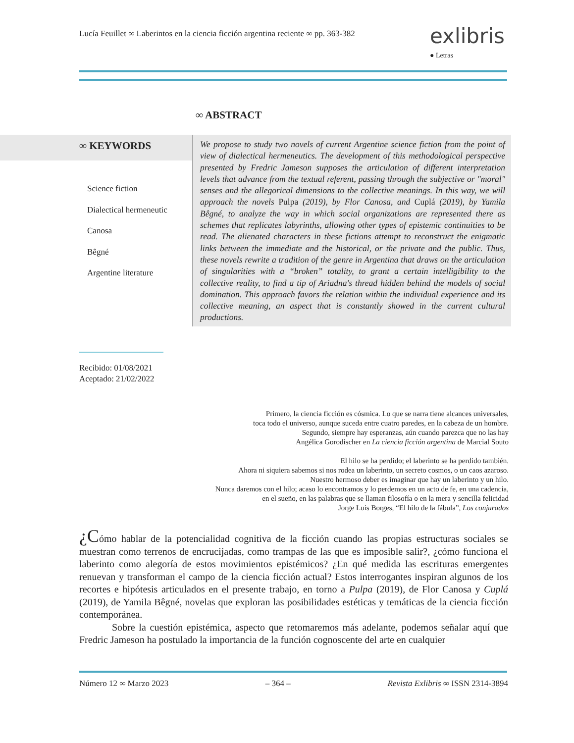Lucía Feuillet ∞ Laberintos en la ciencia ficción argentina reciente ∞ pp. 363-382
exlibris
● Letras
∞ ABSTRACT
∞ KEYWORDS
Science fiction
Dialectical hermeneutic
Canosa
Bêgné
Argentine literature
We propose to study two novels of current Argentine science fiction from the point of view of dialectical hermeneutics. The development of this methodological perspective presented by Fredric Jameson supposes the articulation of different interpretation levels that advance from the textual referent, passing through the subjective or "moral" senses and the allegorical dimensions to the collective meanings. In this way, we will approach the novels Pulpa (2019), by Flor Canosa, and Cuplá (2019), by Yamila Bêgné, to analyze the way in which social organizations are represented there as schemes that replicates labyrinths, allowing other types of epistemic continuities to be read. The alienated characters in these fictions attempt to reconstruct the enigmatic links between the immediate and the historical, or the private and the public. Thus, these novels rewrite a tradition of the genre in Argentina that draws on the articulation of singularities with a “broken” totality, to grant a certain intelligibility to the collective reality, to find a tip of Ariadna's thread hidden behind the models of social domination. This approach favors the relation within the individual experience and its collective meaning, an aspect that is constantly showed in the current cultural productions.
Recibido: 01/08/2021
Aceptado: 21/02/2022
Primero, la ciencia ficción es cósmica. Lo que se narra tiene alcances universales,
toca todo el universo, aunque suceda entre cuatro paredes, en la cabeza de un hombre.
Segundo, siempre hay esperanzas, aún cuando parezca que no las hay
Angélica Gorodischer en La ciencia ficción argentina de Marcial Souto
El hilo se ha perdido; el laberinto se ha perdido también.
Ahora ni siquiera sabemos si nos rodea un laberinto, un secreto cosmos, o un caos azaroso.
Nuestro hermoso deber es imaginar que hay un laberinto y un hilo.
Nunca daremos con el hilo; acaso lo encontramos y lo perdemos en un acto de fe, en una cadencia,
en el sueño, en las palabras que se llaman filosofía o en la mera y sencilla felicidad
Jorge Luis Borges, “El hilo de la fábula”, Los conjurados
¿Cómo hablar de la potencialidad cognitiva de la ficción cuando las propias estructuras sociales se muestran como terrenos de encrucijadas, como trampas de las que es imposible salir?, ¿cómo funciona el laberinto como alegoría de estos movimientos epistémicos? ¿En qué medida las escrituras emergentes renuevan y transforman el campo de la ciencia ficción actual? Estos interrogantes inspiran algunos de los recortes e hipótesis articulados en el presente trabajo, en torno a Pulpa (2019), de Flor Canosa y Cuplá (2019), de Yamila Bêgné, novelas que exploran las posibilidades estéticas y temáticas de la ciencia ficción contemporánea.
Sobre la cuestión epistémica, aspecto que retomaremos más adelante, podemos señalar aquí que Fredric Jameson ha postulado la importancia de la función cognoscente del arte en cualquier
Número 12 ∞ Marzo 2023 – 364 – Revista Exlibris ∞ ISSN 2314-3894